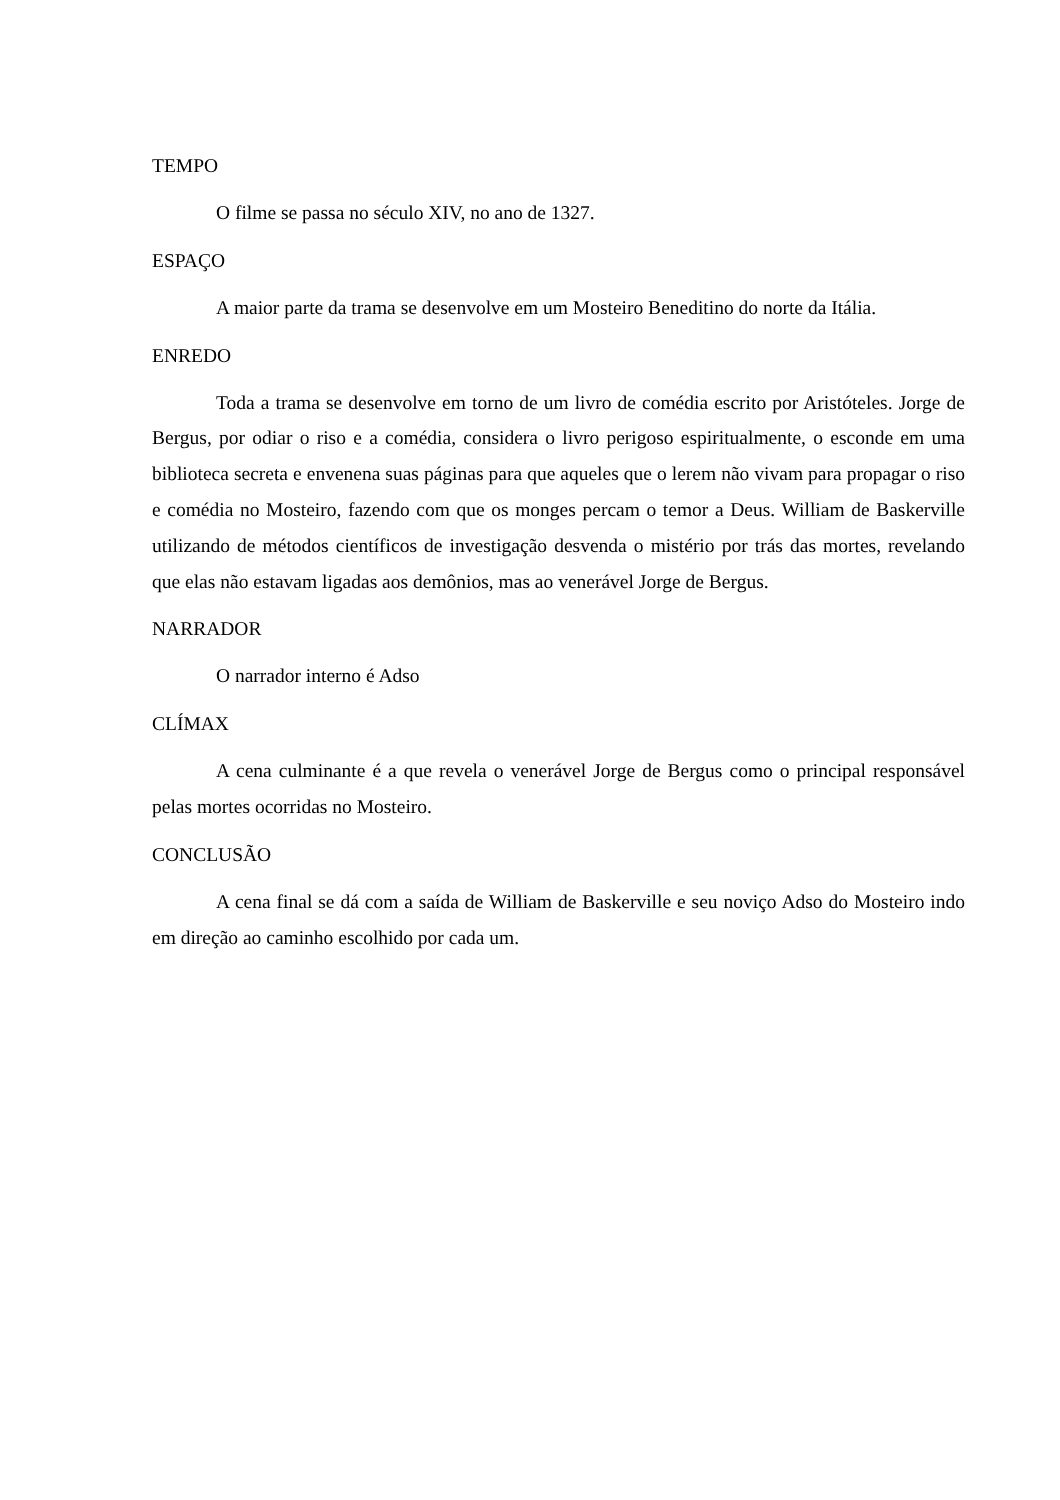TEMPO
O filme se passa no século XIV, no ano de 1327.
ESPAÇO
A maior parte da trama se desenvolve em um Mosteiro Beneditino do norte da Itália.
ENREDO
Toda a trama se desenvolve em torno de um livro de comédia escrito por Aristóteles. Jorge de Bergus, por odiar o riso e a comédia, considera o livro perigoso espiritualmente, o esconde em uma biblioteca secreta e envenena suas páginas para que aqueles que o lerem não vivam para propagar o riso e comédia no Mosteiro, fazendo com que os monges percam o temor a Deus. William de Baskerville utilizando de métodos científicos de investigação desvenda o mistério por trás das mortes, revelando que elas não estavam ligadas aos demônios, mas ao venerável Jorge de Bergus.
NARRADOR
O narrador interno é Adso
CLÍMAX
A cena culminante é a que revela o venerável Jorge de Bergus como o principal responsável pelas mortes ocorridas no Mosteiro.
CONCLUSÃO
A cena final se dá com a saída de William de Baskerville e seu noviço Adso do Mosteiro indo em direção ao caminho escolhido por cada um.